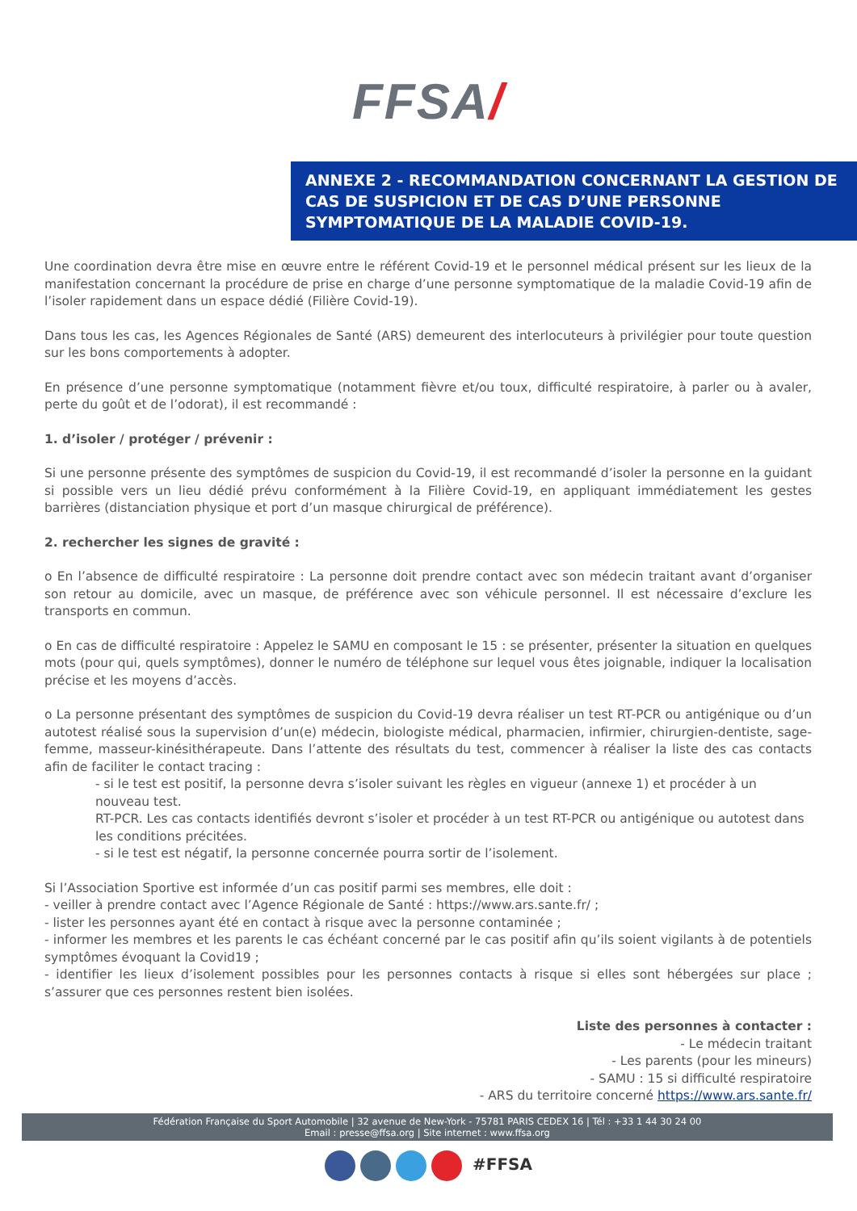FFSA/
ANNEXE 2 - RECOMMANDATION CONCERNANT LA GESTION DE CAS DE SUSPICION ET DE CAS D’UNE PERSONNE SYMPTOMATIQUE DE LA MALADIE COVID-19.
Une coordination devra être mise en œuvre entre le référent Covid-19 et le personnel médical présent sur les lieux de la manifestation concernant la procédure de prise en charge d’une personne symptomatique de la maladie Covid-19 afin de l’isoler rapidement dans un espace dédié (Filière Covid-19).
Dans tous les cas, les Agences Régionales de Santé (ARS) demeurent des interlocuteurs à privilégier pour toute question sur les bons comportements à adopter.
En présence d’une personne symptomatique (notamment fièvre et/ou toux, difficulté respiratoire, à parler ou à avaler, perte du goût et de l’odorat), il est recommandé :
1. d’isoler / protéger / prévenir :
Si une personne présente des symptômes de suspicion du Covid-19, il est recommandé d’isoler la personne en la guidant si possible vers un lieu dédié prévu conformément à la Filière Covid-19, en appliquant immédiatement les gestes barrières (distanciation physique et port d’un masque chirurgical de préférence).
2. rechercher les signes de gravité :
o En l’absence de difficulté respiratoire : La personne doit prendre contact avec son médecin traitant avant d’organiser son retour au domicile, avec un masque, de préférence avec son véhicule personnel. Il est nécessaire d’exclure les transports en commun.
o En cas de difficulté respiratoire : Appelez le SAMU en composant le 15 : se présenter, présenter la situation en quelques mots (pour qui, quels symptômes), donner le numéro de téléphone sur lequel vous êtes joignable, indiquer la localisation précise et les moyens d’accès.
o La personne présentant des symptômes de suspicion du Covid-19 devra réaliser un test RT-PCR ou antigénique ou d’un autotest réalisé sous la supervision d’un(e) médecin, biologiste médical, pharmacien, infirmier, chirurgien-dentiste, sage-femme, masseur-kinésithérapeute. Dans l’attente des résultats du test, commencer à réaliser la liste des cas contacts afin de faciliter le contact tracing :
- si le test est positif, la personne devra s’isoler suivant les règles en vigueur (annexe 1) et procéder à un nouveau test.
RT-PCR. Les cas contacts identifiés devront s’isoler et procéder à un test RT-PCR ou antigénique ou autotest dans les conditions précitées.
- si le test est négatif, la personne concernée pourra sortir de l’isolement.
Si l’Association Sportive est informée d’un cas positif parmi ses membres, elle doit :
- veiller à prendre contact avec l’Agence Régionale de Santé : https://www.ars.sante.fr/ ;
- lister les personnes ayant été en contact à risque avec la personne contaminée ;
- informer les membres et les parents le cas échéant concerné par le cas positif afin qu’ils soient vigilants à de potentiels symptômes évoquant la Covid19 ;
- identifier les lieux d’isolement possibles pour les personnes contacts à risque si elles sont hébergées sur place ; s’assurer que ces personnes restent bien isolées.
Liste des personnes à contacter :
- Le médecin traitant
- Les parents (pour les mineurs)
- SAMU : 15 si difficulté respiratoire
- ARS du territoire concerné https://www.ars.sante.fr/
Fédération Française du Sport Automobile | 32 avenue de New-York - 75781 PARIS CEDEX 16 | Tél : +33 1 44 30 24 00
Email : presse@ffsa.org | Site internet : www.ffsa.org
#FFSA